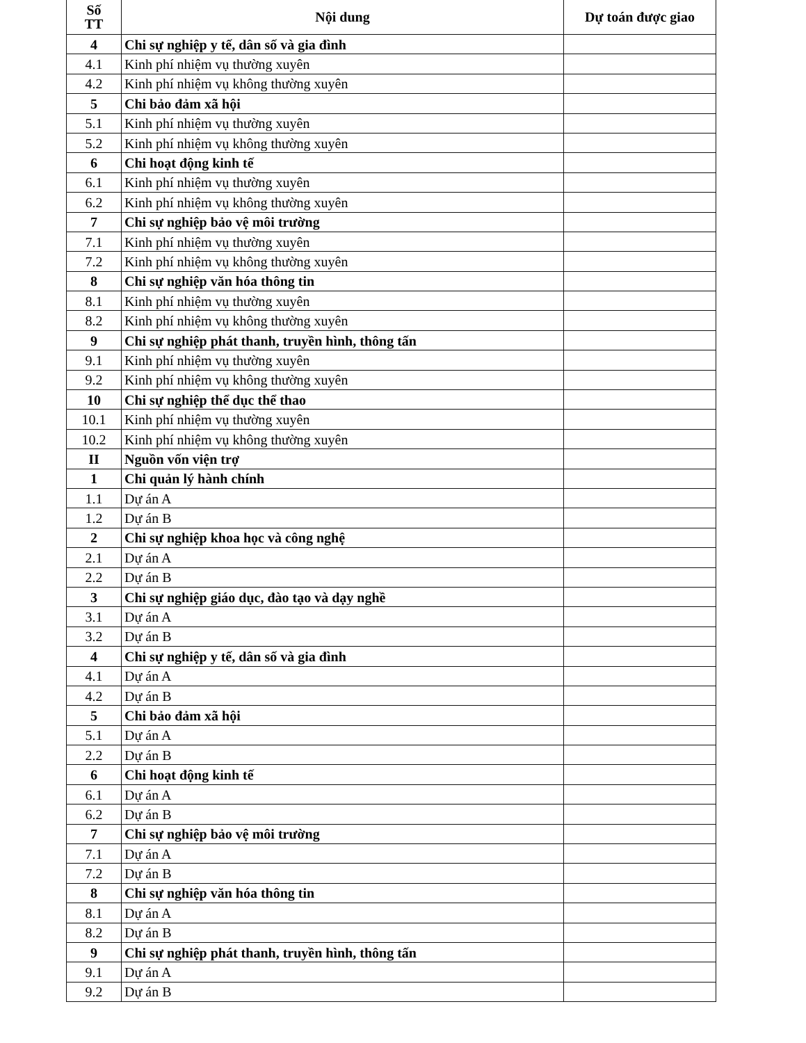| Số TT | Nội dung | Dự toán được giao |
| --- | --- | --- |
| 4 | Chi sự nghiệp y tế, dân số và gia đình | |
| 4.1 | Kinh phí nhiệm vụ thường xuyên | |
| 4.2 | Kinh phí nhiệm vụ không thường xuyên | |
| 5 | Chi bảo đảm xã hội | |
| 5.1 | Kinh phí nhiệm vụ thường xuyên | |
| 5.2 | Kinh phí nhiệm vụ không thường xuyên | |
| 6 | Chi hoạt động kinh tế | |
| 6.1 | Kinh phí nhiệm vụ thường xuyên | |
| 6.2 | Kinh phí nhiệm vụ không thường xuyên | |
| 7 | Chi sự nghiệp bảo vệ môi trường | |
| 7.1 | Kinh phí nhiệm vụ thường xuyên | |
| 7.2 | Kinh phí nhiệm vụ không thường xuyên | |
| 8 | Chi sự nghiệp văn hóa thông tin | |
| 8.1 | Kinh phí nhiệm vụ thường xuyên | |
| 8.2 | Kinh phí nhiệm vụ không thường xuyên | |
| 9 | Chi sự nghiệp phát thanh, truyền hình, thông tấn | |
| 9.1 | Kinh phí nhiệm vụ thường xuyên | |
| 9.2 | Kinh phí nhiệm vụ không thường xuyên | |
| 10 | Chi sự nghiệp thể dục thể thao | |
| 10.1 | Kinh phí nhiệm vụ thường xuyên | |
| 10.2 | Kinh phí nhiệm vụ không thường xuyên | |
| II | Nguồn vốn viện trợ | |
| 1 | Chi quản lý hành chính | |
| 1.1 | Dự án A | |
| 1.2 | Dự án B | |
| 2 | Chi sự nghiệp khoa học và công nghệ | |
| 2.1 | Dự án A | |
| 2.2 | Dự án B | |
| 3 | Chi sự nghiệp giáo dục, đào tạo và dạy nghề | |
| 3.1 | Dự án A | |
| 3.2 | Dự án B | |
| 4 | Chi sự nghiệp y tế, dân số và gia đình | |
| 4.1 | Dự án A | |
| 4.2 | Dự án B | |
| 5 | Chi bảo đảm xã hội | |
| 5.1 | Dự án A | |
| 2.2 | Dự án B | |
| 6 | Chi hoạt động kinh tế | |
| 6.1 | Dự án A | |
| 6.2 | Dự án B | |
| 7 | Chi sự nghiệp bảo vệ môi trường | |
| 7.1 | Dự án A | |
| 7.2 | Dự án B | |
| 8 | Chi sự nghiệp văn hóa thông tin | |
| 8.1 | Dự án A | |
| 8.2 | Dự án B | |
| 9 | Chi sự nghiệp phát thanh, truyền hình, thông tấn | |
| 9.1 | Dự án A | |
| 9.2 | Dự án B | |